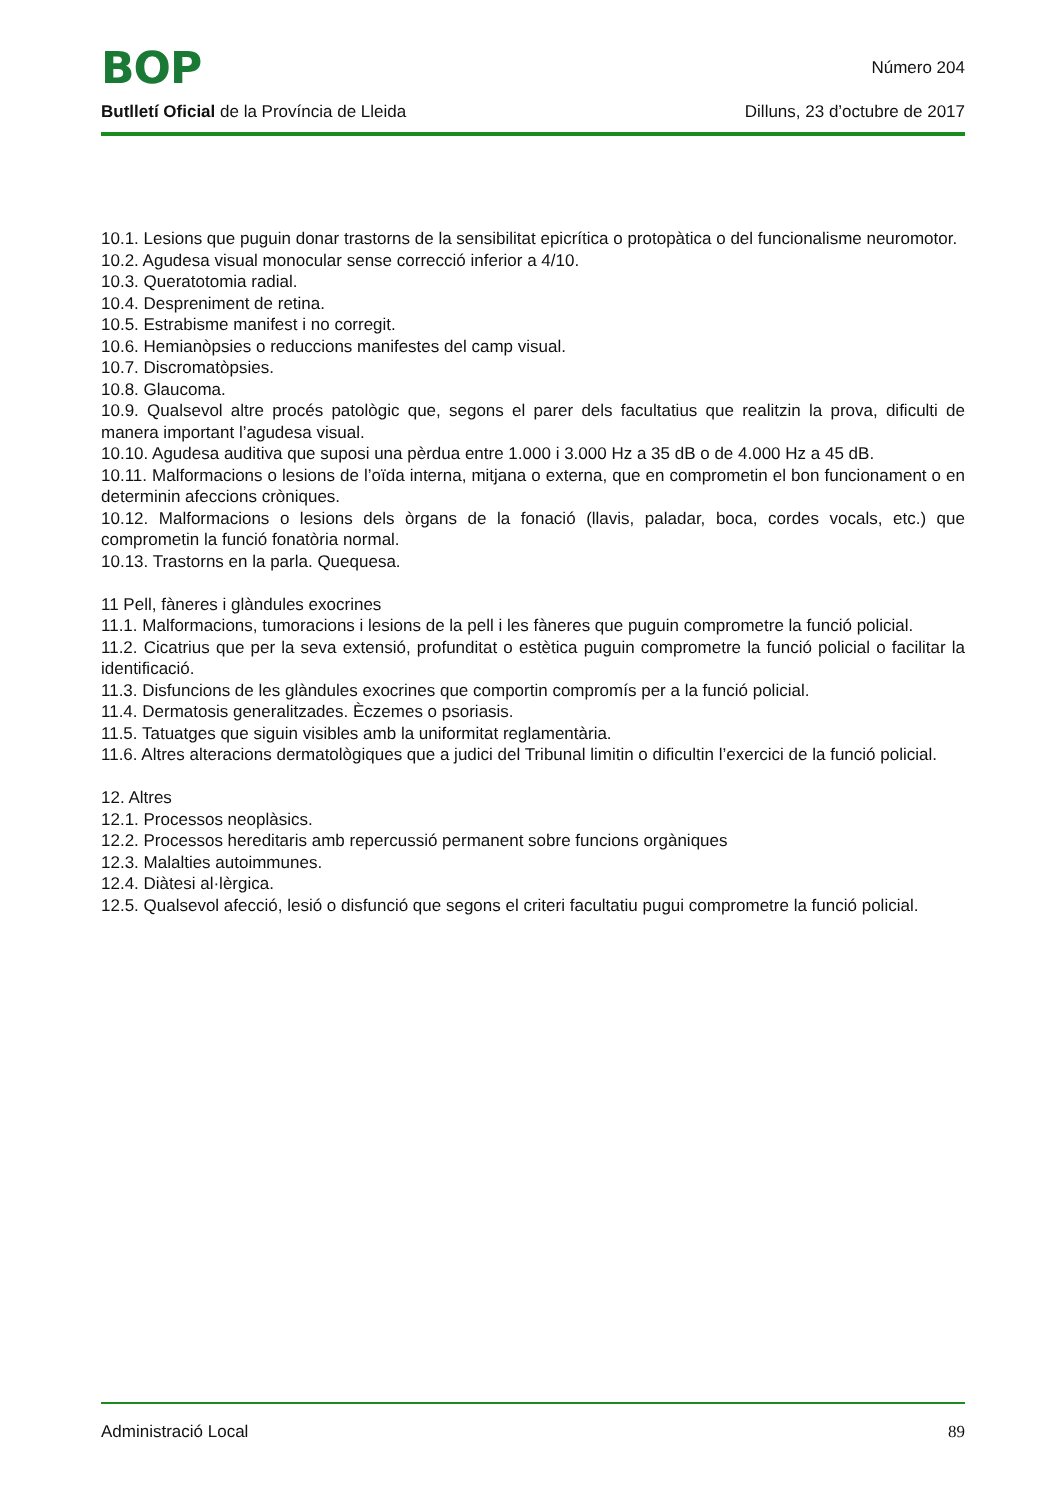BOP Número 204
Butlletí Oficial de la Província de Lleida Dilluns, 23 d’octubre de 2017
10.1. Lesions que puguin donar trastorns de la sensibilitat epicrítica o protopàtica o del funcionalisme neuromotor.
10.2. Agudesa visual monocular sense correcció inferior a 4/10.
10.3. Queratotomia radial.
10.4. Despreniment de retina.
10.5. Estrabisme manifest i no corregit.
10.6. Hemianòpsies o reduccions manifestes del camp visual.
10.7. Discromatòpsies.
10.8. Glaucoma.
10.9. Qualsevol altre procés patològic que, segons el parer dels facultatius que realitzin la prova, dificulti de manera important l’agudesa visual.
10.10. Agudesa auditiva que suposi una pèrdua entre 1.000 i 3.000 Hz a 35 dB o de 4.000 Hz a 45 dB.
10.11. Malformacions o lesions de l’oïda interna, mitjana o externa, que en comprometin el bon funcionament o en determinin afeccions cròniques.
10.12. Malformacions o lesions dels òrgans de la fonació (llavis, paladar, boca, cordes vocals, etc.) que comprometin la funció fonatòria normal.
10.13. Trastorns en la parla. Quequesa.
11 Pell, fàneres i glàndules exocrines
11.1. Malformacions, tumoracions i lesions de la pell i les fàneres que puguin comprometre la funció policial.
11.2. Cicatrius que per la seva extensió, profunditat o estètica puguin comprometre la funció policial o facilitar la identificació.
11.3. Disfuncions de les glàndules exocrines que comportin compromís per a la funció policial.
11.4. Dermatosis generalitzades. Èczemes o psoriasis.
11.5. Tatuatges que siguin visibles amb la uniformitat reglamentària.
11.6. Altres alteracions dermatològiques que a judici del Tribunal limitin o dificultin l’exercici de la funció policial.
12. Altres
12.1. Processos neoplàsics.
12.2. Processos hereditaris amb repercussió permanent sobre funcions orgàniques
12.3. Malalties autoimmunes.
12.4. Diàtesi al·lèrgica.
12.5. Qualsevol afecció, lesió o disfunció que segons el criteri facultatiu pugui comprometre la funció policial.
Administració Local 89